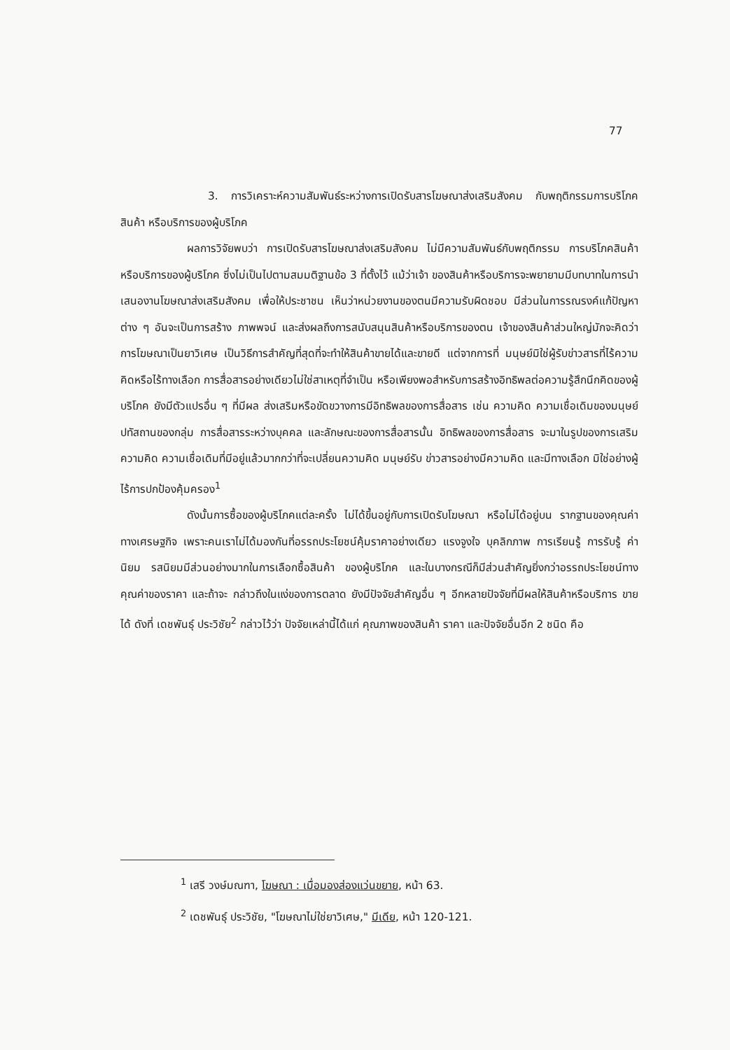77
3. การวิเคราะห์ความสัมพันธ์ระหว่างการเปิดรับสารโฆษณาส่งเสริมสังคม กับพฤติกรรมการบริโภคสินค้า หรือบริการของผู้บริโภค
ผลการวิจัยพบว่า การเปิดรับสารโฆษณาส่งเสริมสังคม ไม่มีความสัมพันธ์กับพฤติกรรม การบริโภคสินค้า หรือบริการของผู้บริโภค ซึ่งไม่เป็นไปตามสมมติฐานข้อ 3 ที่ตั้งไว้ แม้ว่าเจ้า ของสินค้าหรือบริการจะพยายามมีบทบาทในการนำเสนองานโฆษณาส่งเสริมสังคม เพื่อให้ประชาชน เห็นว่าหน่วยงานของตนมีความรับผิดชอบ มีส่วนในการรณรงค์แก้ปัญหาต่าง ๆ อันจะเป็นการสร้าง ภาพพจน์ และส่งผลถึงการสนับสนุนสินค้าหรือบริการของตน เจ้าของสินค้าส่วนใหญ่มักจะคิดว่า การโฆษณาเป็นยาวิเศษ เป็นวิธีการสำคัญที่สุดที่จะทำให้สินค้าขายได้และขายดี แต่จากการที่ มนุษย์มิใช่ผู้รับข่าวสารที่ไร้ความคิดหรือไร้ทางเลือก การสื่อสารอย่างเดียวไม่ใช่สาเหตุที่จำเป็น หรือเพียงพอสำหรับการสร้างอิทธิพลต่อความรู้สึกนึกคิดของผู้บริโภค ยังมีตัวแปรอื่น ๆ ที่มีผล ส่งเสริมหรือขัดขวางการมีอิทธิพลของการสื่อสาร เช่น ความคิด ความเชื่อเดิมของมนุษย์ ปทัสถานของกลุ่ม การสื่อสารระหว่างบุคคล และลักษณะของการสื่อสารนั้น อิทธิพลของการสื่อสาร จะมาในรูปของการเสริมความคิด ความเชื่อเดิมที่มีอยู่แล้วมากกว่าที่จะเปลี่ยนความคิด มนุษย์รับ ข่าวสารอย่างมีความคิด และมีทางเลือก มิใช่อย่างผู้ไร้การปกป้องคุ้มครอง<sup>1</sup>
ดังนั้นการซื้อของผู้บริโภคแต่ละครั้ง ไม่ได้ขึ้นอยู่กับการเปิดรับโฆษณา หรือไม่ได้อยู่บน รากฐานของคุณค่าทางเศรษฐกิจ เพราะคนเราไม่ได้มองกันที่อรรถประโยชน์คุ้มราคาอย่างเดียว แรงจูงใจ บุคลิกภาพ การเรียนรู้ การรับรู้ ค่านิยม รสนิยมมีส่วนอย่างมากในการเลือกซื้อสินค้า ของผู้บริโภค และในบางกรณีก็มีส่วนสำคัญยิ่งกว่าอรรถประโยชน์ทางคุณค่าของราคา และถ้าจะ กล่าวถึงในแง่ของการตลาด ยังมีปัจจัยสำคัญอื่น ๆ อีกหลายปัจจัยที่มีผลให้สินค้าหรือบริการ ขายได้ ดังที่ เดชพันธุ์ ประวิชัย<sup>2</sup> กล่าวไว้ว่า ปัจจัยเหล่านี้ได้แก่ คุณภาพของสินค้า ราคา และปัจจัยอื่นอีก 2 ชนิด คือ
<sup>1</sup> เสรี วงษ์มณฑา, โฆษณา : เมื่อมองส่องแว่นขยาย, หน้า 63.
<sup>2</sup> เดชพันธุ์ ประวิชัย, "โฆษณาไม่ใช่ยาวิเศษ," มีเดีย, หน้า 120-121.